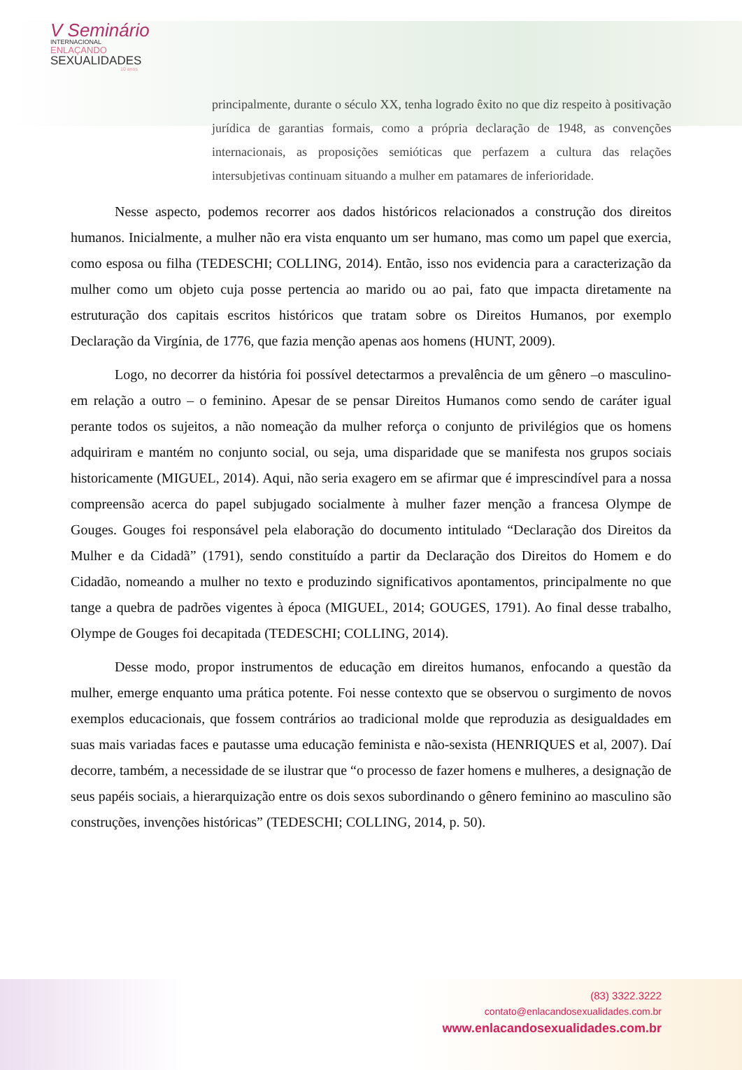V Seminário
INTERNACIONAL
ENLAÇANDO
SEXUALIDADES
10 anos
principalmente, durante o século XX, tenha logrado êxito no que diz respeito à positivação jurídica de garantias formais, como a própria declaração de 1948, as convenções internacionais, as proposições semióticas que perfazem a cultura das relações intersubjetivas continuam situando a mulher em patamares de inferioridade.
Nesse aspecto, podemos recorrer aos dados históricos relacionados a construção dos direitos humanos. Inicialmente, a mulher não era vista enquanto um ser humano, mas como um papel que exercia, como esposa ou filha (TEDESCHI; COLLING, 2014). Então, isso nos evidencia para a caracterização da mulher como um objeto cuja posse pertencia ao marido ou ao pai, fato que impacta diretamente na estruturação dos capitais escritos históricos que tratam sobre os Direitos Humanos, por exemplo Declaração da Virgínia, de 1776, que fazia menção apenas aos homens (HUNT, 2009).
Logo, no decorrer da história foi possível detectarmos a prevalência de um gênero –o masculino- em relação a outro – o feminino. Apesar de se pensar Direitos Humanos como sendo de caráter igual perante todos os sujeitos, a não nomeação da mulher reforça o conjunto de privilégios que os homens adquiriram e mantém no conjunto social, ou seja, uma disparidade que se manifesta nos grupos sociais historicamente (MIGUEL, 2014). Aqui, não seria exagero em se afirmar que é imprescindível para a nossa compreensão acerca do papel subjugado socialmente à mulher fazer menção a francesa Olympe de Gouges. Gouges foi responsável pela elaboração do documento intitulado “Declaração dos Direitos da Mulher e da Cidadã” (1791), sendo constituído a partir da Declaração dos Direitos do Homem e do Cidadão, nomeando a mulher no texto e produzindo significativos apontamentos, principalmente no que tange a quebra de padrões vigentes à época (MIGUEL, 2014; GOUGES, 1791). Ao final desse trabalho, Olympe de Gouges foi decapitada (TEDESCHI; COLLING, 2014).
Desse modo, propor instrumentos de educação em direitos humanos, enfocando a questão da mulher, emerge enquanto uma prática potente. Foi nesse contexto que se observou o surgimento de novos exemplos educacionais, que fossem contrários ao tradicional molde que reproduzia as desigualdades em suas mais variadas faces e pautasse uma educação feminista e não-sexista (HENRIQUES et al, 2007). Daí decorre, também, a necessidade de se ilustrar que “o processo de fazer homens e mulheres, a designação de seus papéis sociais, a hierarquização entre os dois sexos subordinando o gênero feminino ao masculino são construções, invenções históricas” (TEDESCHI; COLLING, 2014, p. 50).
(83) 3322.3222
contato@enlacandosexualidades.com.br
www.enlacandosexualidades.com.br